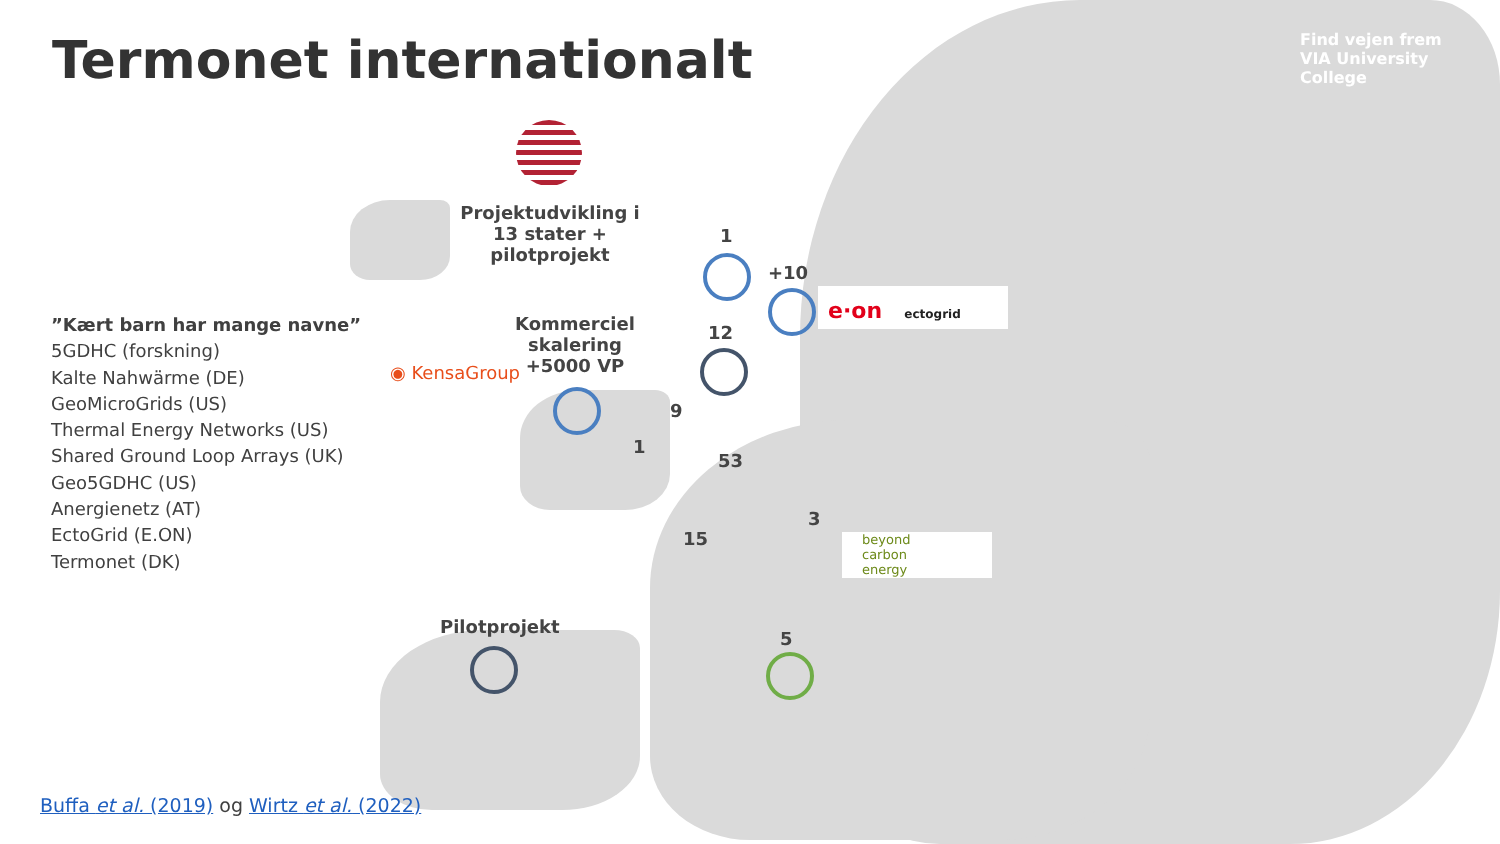Termonet internationalt
Find vejen frem
VIA University College
”Kært barn har mange navne”
5GDHC (forskning)
Kalte Nahwärme (DE)
GeoMicroGrids (US)
Thermal Energy Networks (US)
Shared Ground Loop Arrays (UK)
Geo5GDHC (US)
Anergienetz (AT)
EctoGrid (E.ON)
Termonet (DK)
Projektudvikling i 13 stater + pilotprojekt
Kommerciel skalering +5000 VP
◉ KensaGroup
1
+10
e·on ectogrid
12
9
1
53
3
beyond
carbon
energy
15
Pilotprojekt
5
Buffa et al. (2019) og Wirtz et al. (2022)